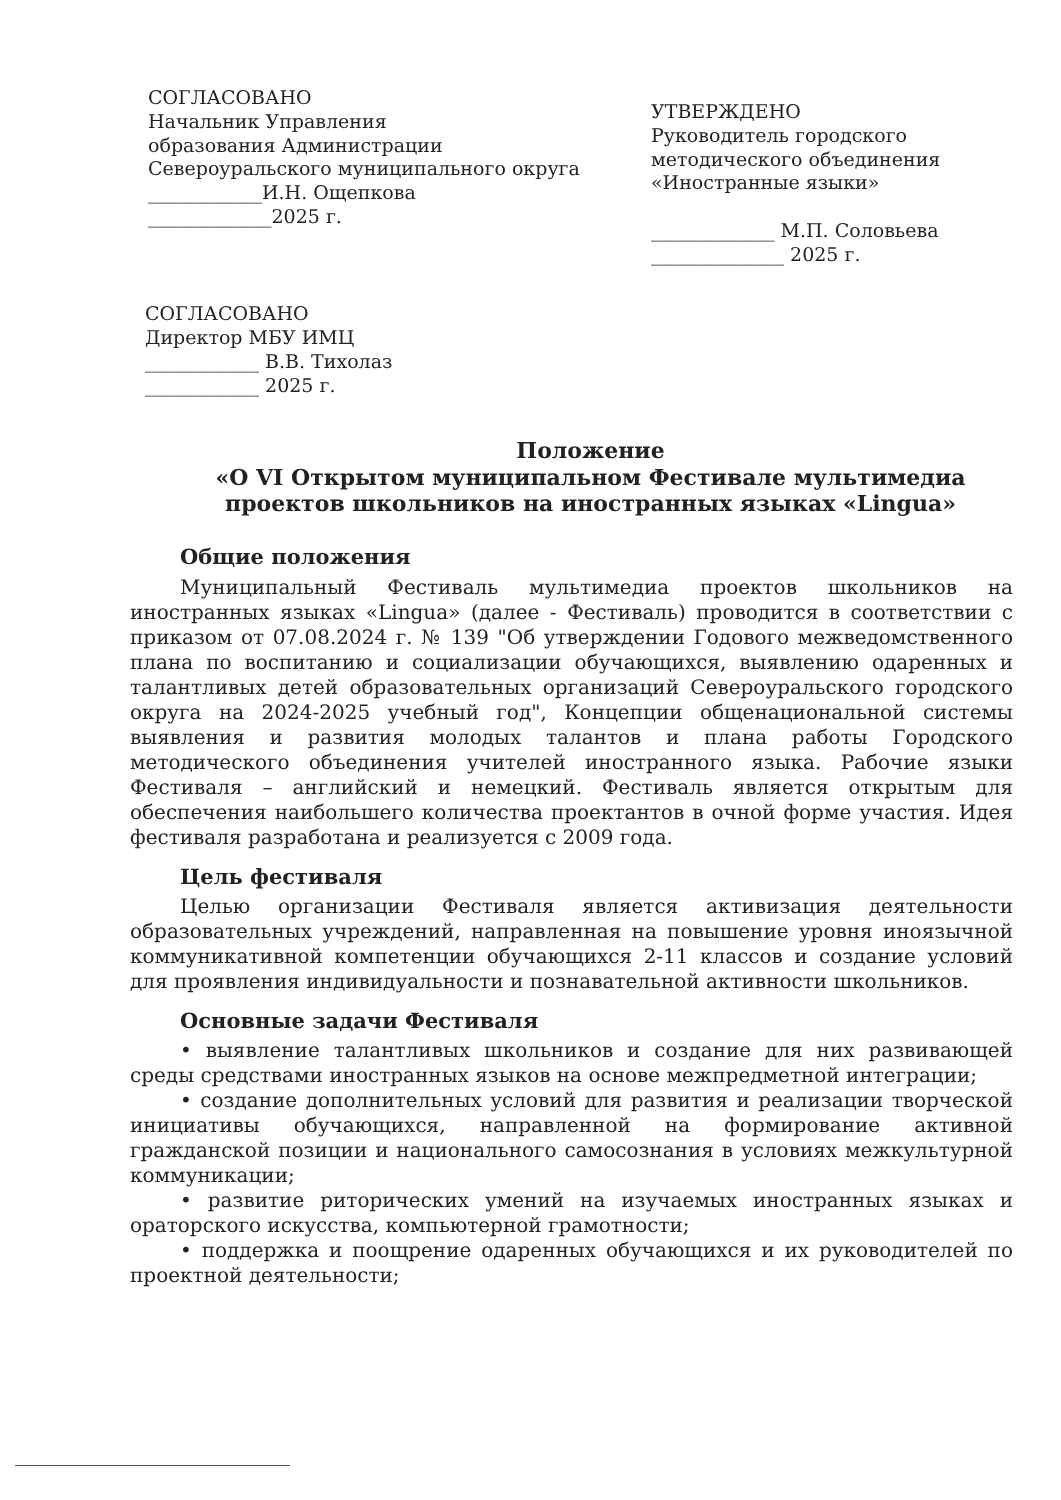СОГЛАСОВАНО
Начальник Управления
образования Администрации
Североуральского муниципального округа
____________И.Н. Ощепкова
_____________2025 г.
УТВЕРЖДЕНО
Руководитель городского методического объединения «Иностранные языки»
_____________ М.П. Соловьева
______________ 2025 г.
СОГЛАСОВАНО
Директор МБУ ИМЦ
____________ В.В. Тихолаз
____________ 2025 г.
Положение
«О VI Открытом муниципальном Фестивале мультимедиа проектов школьников на иностранных языках «Lingua»
Общие положения
Муниципальный Фестиваль мультимедиа проектов школьников на иностранных языках «Lingua» (далее - Фестиваль) проводится в соответствии с приказом от 07.08.2024 г. № 139 "Об утверждении Годового межведомственного плана по воспитанию и социализации обучающихся, выявлению одаренных и талантливых детей образовательных организаций Североуральского городского округа на 2024-2025 учебный год", Концепции общенациональной системы выявления и развития молодых талантов и плана работы Городского методического объединения учителей иностранного языка. Рабочие языки Фестиваля – английский и немецкий. Фестиваль является открытым для обеспечения наибольшего количества проектантов в очной форме участия. Идея фестиваля разработана и реализуется с 2009 года.
Цель фестиваля
Целью организации Фестиваля является активизация деятельности образовательных учреждений, направленная на повышение уровня иноязычной коммуникативной компетенции обучающихся 2-11 классов и создание условий для проявления индивидуальности и познавательной активности школьников.
Основные задачи Фестиваля
• выявление талантливых школьников и создание для них развивающей среды средствами иностранных языков на основе межпредметной интеграции;
• создание дополнительных условий для развития и реализации творческой инициативы обучающихся, направленной на формирование активной гражданской позиции и национального самосознания в условиях межкультурной коммуникации;
• развитие риторических умений на изучаемых иностранных языках и ораторского искусства, компьютерной грамотности;
• поддержка и поощрение одаренных обучающихся и их руководителей по проектной деятельности;